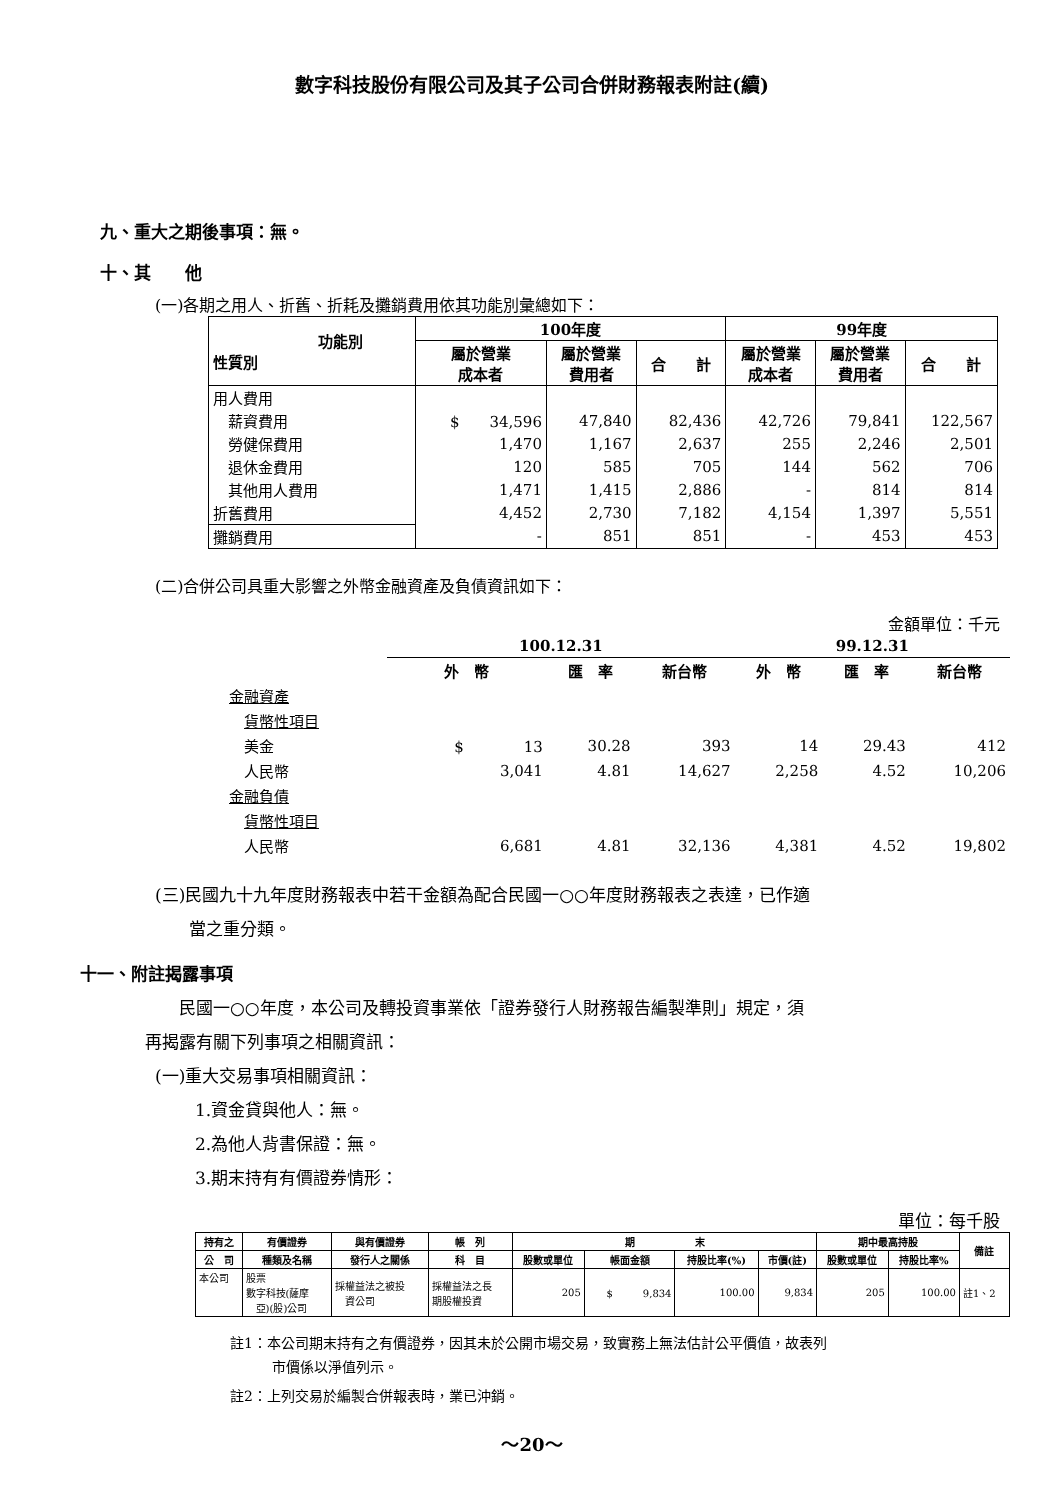數字科技股份有限公司及其子公司合併財務報表附註(續)
九、重大之期後事項：無。
十、其　　他
(一)各期之用人、折舊、折耗及攤銷費用依其功能別彙總如下：
| 功能別 性質別 | 100年度 | | | 99年度 | | |
| --- | --- | --- | --- | --- | --- | --- |
| | 屬於營業 成本者 | 屬於營業 費用者 | 合 計 | 屬於營業 成本者 | 屬於營業 費用者 | 合 計 |
| 用人費用 | | | | | | |
| 薪資費用 | $ 34,596 | 47,840 | 82,436 | 42,726 | 79,841 | 122,567 |
| 勞健保費用 | 1,470 | 1,167 | 2,637 | 255 | 2,246 | 2,501 |
| 退休金費用 | 120 | 585 | 705 | 144 | 562 | 706 |
| 其他用人費用 | 1,471 | 1,415 | 2,886 | - | 814 | 814 |
| 折舊費用 | 4,452 | 2,730 | 7,182 | 4,154 | 1,397 | 5,551 |
| 攤銷費用 | - | 851 | 851 | - | 453 | 453 |
(二)合併公司具重大影響之外幣金融資產及負債資訊如下：
金額單位：千元
| | 100.12.31 | | | 99.12.31 | | |
| | 外 幣 | 匯 率 | 新台幣 | 外 幣 | 匯 率 | 新台幣 |
| 金融資產 | | | | | | |
| 貨幣性項目 | | | | | | |
| 美金 | $ 13 | 30.28 | 393 | 14 | 29.43 | 412 |
| 人民幣 | 3,041 | 4.81 | 14,627 | 2,258 | 4.52 | 10,206 |
| 金融負債 | | | | | | |
| 貨幣性項目 | | | | | | |
| 人民幣 | 6,681 | 4.81 | 32,136 | 4,381 | 4.52 | 19,802 |
(三)民國九十九年度財務報表中若干金額為配合民國一○○年度財務報表之表達，已作適
　　當之重分類。
十一、附註揭露事項
　　民國一○○年度，本公司及轉投資事業依「證券發行人財務報告編製準則」規定，須
再揭露有關下列事項之相關資訊：
(一)重大交易事項相關資訊：
1.資金貸與他人：無。
2.為他人背書保證：無。
3.期末持有有價證券情形：
單位：每千股
| 持有之 | 有價證券 | 與有價證券 | 帳 列 | 期 末 | | | | 期中最高持股 | | 備註 |
| --- | --- | --- | --- | --- | --- | --- | --- | --- | --- | --- |
| 公 司 | 種類及名稱 | 發行人之關係 | 科 目 | 股數或單位 | 帳面金額 | 持股比率(%) | 市價(註) | 股數或單位 | 持股比率% | |
| 本公司 | 股票 數字科技(薩摩 亞)(股)公司 | 採權益法之被投 資公司 | 採權益法之長 期股權投資 | 205 | $ 9,834 | 100.00 | 9,834 | 205 | 100.00 | 註1、2 |
註1：本公司期末持有之有價證券，因其未於公開市場交易，致實務上無法估計公平價值，故表列
　　　市價係以淨值列示。
註2：上列交易於編製合併報表時，業已沖銷。
～20～